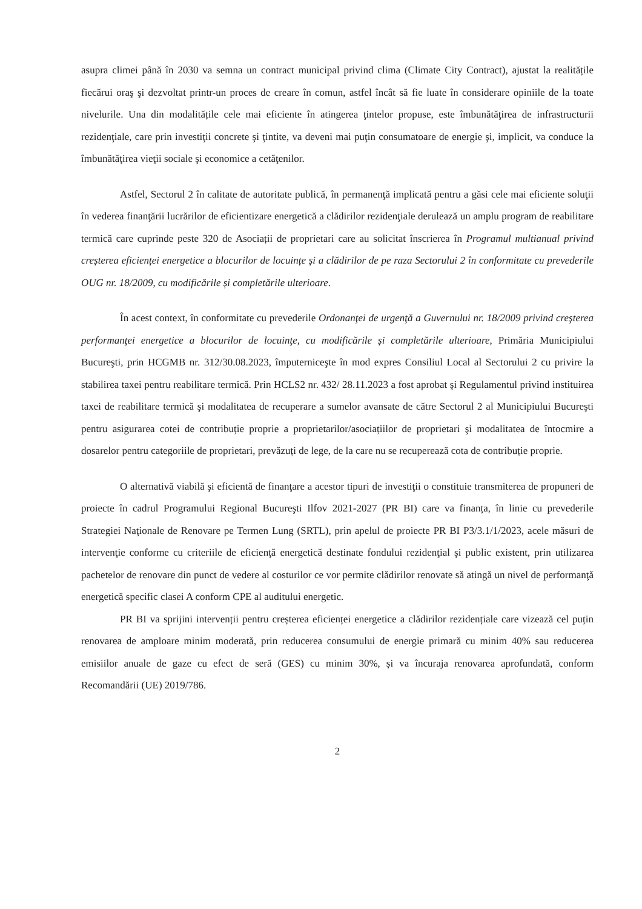asupra climei până în 2030 va semna un contract municipal privind clima (Climate City Contract), ajustat la realitățile fiecărui oraş şi dezvoltat printr-un proces de creare în comun, astfel încât să fie luate în considerare opiniile de la toate nivelurile. Una din modalitățile cele mai eficiente în atingerea ţintelor propuse, este îmbunătăţirea de infrastructurii rezidenţiale, care prin investiţii concrete şi ţintite, va deveni mai puţin consumatoare de energie şi, implicit, va conduce la îmbunătăţirea vieţii sociale şi economice a cetăţenilor.
Astfel, Sectorul 2 în calitate de autoritate publică, în permanenţă implicată pentru a găsi cele mai eficiente soluţii în vederea finanţării lucrărilor de eficientizare energetică a clădirilor rezidenţiale derulează un amplu program de reabilitare termică care cuprinde peste 320 de Asociații de proprietari care au solicitat înscrierea în Programul multianual privind creșterea eficienței energetice a blocurilor de locuințe și a clădirilor de pe raza Sectorului 2 în conformitate cu prevederile OUG nr. 18/2009, cu modificările și completările ulterioare.
În acest context, în conformitate cu prevederile Ordonanţei de urgenţă a Guvernului nr. 18/2009 privind creşterea performanţei energetice a blocurilor de locuinţe, cu modificările și completările ulterioare, Primăria Municipiului Bucureşti, prin HCGMB nr. 312/30.08.2023, împuterniceşte în mod expres Consiliul Local al Sectorului 2 cu privire la stabilirea taxei pentru reabilitare termică. Prin HCLS2 nr. 432/ 28.11.2023 a fost aprobat şi Regulamentul privind instituirea taxei de reabilitare termică şi modalitatea de recuperare a sumelor avansate de către Sectorul 2 al Municipiului Bucureşti pentru asigurarea cotei de contribuție proprie a proprietarilor/asociațiilor de proprietari şi modalitatea de întocmire a dosarelor pentru categoriile de proprietari, prevăzuți de lege, de la care nu se recuperează cota de contribuție proprie.
O alternativă viabilă şi eficientă de finanţare a acestor tipuri de investiţii o constituie transmiterea de propuneri de proiecte în cadrul Programului Regional Bucureşti Ilfov 2021-2027 (PR BI) care va finanța, în linie cu prevederile Strategiei Naţionale de Renovare pe Termen Lung (SRTL), prin apelul de proiecte PR BI P3/3.1/1/2023, acele măsuri de intervenţie conforme cu criteriile de eficienţă energetică destinate fondului rezidenţial şi public existent, prin utilizarea pachetelor de renovare din punct de vedere al costurilor ce vor permite clădirilor renovate să atingă un nivel de performanţă energetică specific clasei A conform CPE al auditului energetic.
PR BI va sprijini intervenții pentru creșterea eficienței energetice a clădirilor rezidențiale care vizează cel puțin renovarea de amploare minim moderată, prin reducerea consumului de energie primară cu minim 40% sau reducerea emisiilor anuale de gaze cu efect de seră (GES) cu minim 30%, și va încuraja renovarea aprofundată, conform Recomandării (UE) 2019/786.
2